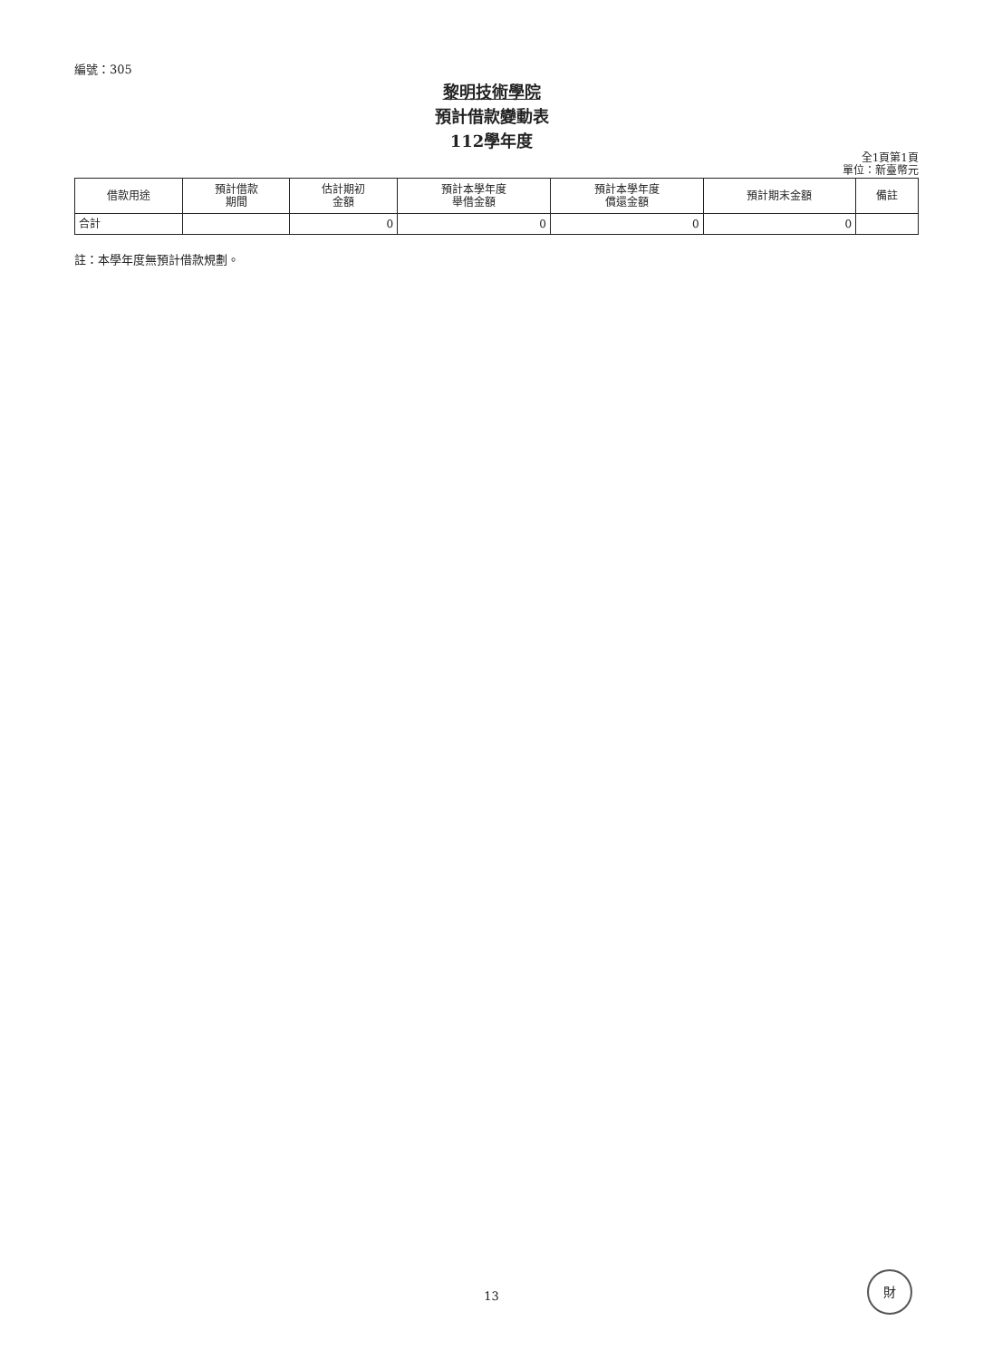編號：305
黎明技術學院
預計借款變動表
112學年度
全1頁第1頁
單位：新臺幣元
| 借款用途 | 預計借款 期間 | 估計期初 金額 | 預計本學年度 舉借金額 | 預計本學年度 償還金額 | 預計期末金額 | 備註 |
| --- | --- | --- | --- | --- | --- | --- |
| 合計 | | 0 | 0 | 0 | 0 | |
註：本學年度無預計借款規劃。
13
財